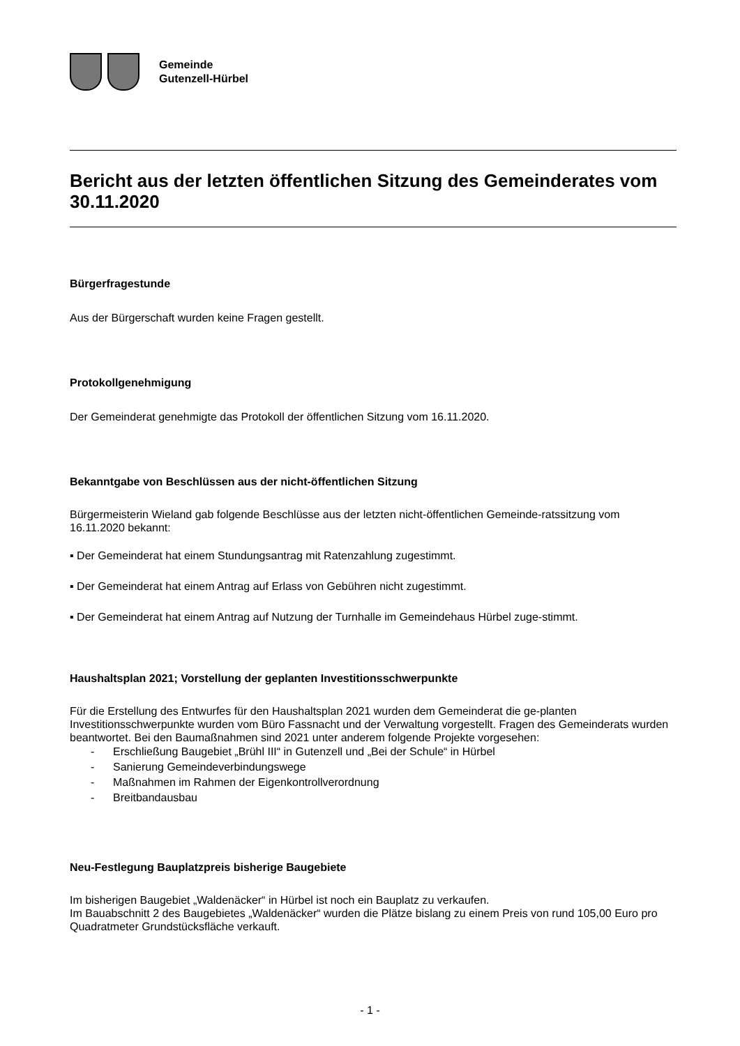Gemeinde
Gutenzell-Hürbel
Bericht aus der letzten öffentlichen Sitzung des Gemeinderates vom 30.11.2020
Bürgerfragestunde
Aus der Bürgerschaft wurden keine Fragen gestellt.
Protokollgenehmigung
Der Gemeinderat genehmigte das Protokoll der öffentlichen Sitzung vom 16.11.2020.
Bekanntgabe von Beschlüssen aus der nicht-öffentlichen Sitzung
Bürgermeisterin Wieland gab folgende Beschlüsse aus der letzten nicht-öffentlichen Gemeinde-ratssitzung vom 16.11.2020 bekannt:
▪ Der Gemeinderat hat einem Stundungsantrag mit Ratenzahlung zugestimmt.
▪ Der Gemeinderat hat einem Antrag auf Erlass von Gebühren nicht zugestimmt.
▪ Der Gemeinderat hat einem Antrag auf Nutzung der Turnhalle im Gemeindehaus Hürbel zuge-stimmt.
Haushaltsplan 2021; Vorstellung der geplanten Investitionsschwerpunkte
Für die Erstellung des Entwurfes für den Haushaltsplan 2021 wurden dem Gemeinderat die ge-planten Investitionsschwerpunkte wurden vom Büro Fassnacht und der Verwaltung vorgestellt. Fragen des Gemeinderats wurden beantwortet. Bei den Baumaßnahmen sind 2021 unter anderem folgende Projekte vorgesehen:
- Erschließung Baugebiet „Brühl III“ in Gutenzell und „Bei der Schule“ in Hürbel
- Sanierung Gemeindeverbindungswege
- Maßnahmen im Rahmen der Eigenkontrollverordnung
- Breitbandausbau
Neu-Festlegung Bauplatzpreis bisherige Baugebiete
Im bisherigen Baugebiet „Waldenäcker“ in Hürbel ist noch ein Bauplatz zu verkaufen.
Im Bauabschnitt 2 des Baugebietes „Waldenäcker“ wurden die Plätze bislang zu einem Preis von rund 105,00 Euro pro Quadratmeter Grundstücksfläche verkauft.
- 1 -